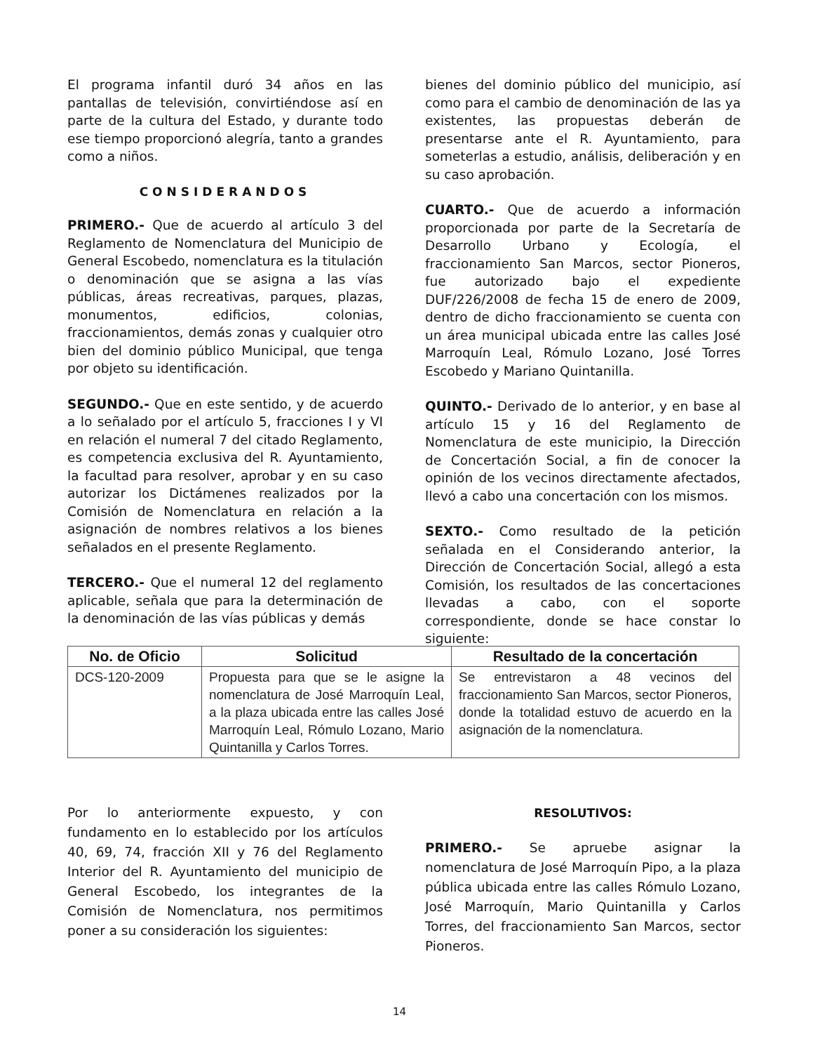El programa infantil duró 34 años en las pantallas de televisión, convirtiéndose así en parte de la cultura del Estado, y durante todo ese tiempo proporcionó alegría, tanto a grandes como a niños.
CONSIDERANDOS
PRIMERO.- Que de acuerdo al artículo 3 del Reglamento de Nomenclatura del Municipio de General Escobedo, nomenclatura es la titulación o denominación que se asigna a las vías públicas, áreas recreativas, parques, plazas, monumentos, edificios, colonias, fraccionamientos, demás zonas y cualquier otro bien del dominio público Municipal, que tenga por objeto su identificación.
SEGUNDO.- Que en este sentido, y de acuerdo a lo señalado por el artículo 5, fracciones I y VI en relación el numeral 7 del citado Reglamento, es competencia exclusiva del R. Ayuntamiento, la facultad para resolver, aprobar y en su caso autorizar los Dictámenes realizados por la Comisión de Nomenclatura en relación a la asignación de nombres relativos a los bienes señalados en el presente Reglamento.
TERCERO.- Que el numeral 12 del reglamento aplicable, señala que para la determinación de la denominación de las vías públicas y demás
bienes del dominio público del municipio, así como para el cambio de denominación de las ya existentes, las propuestas deberán de presentarse ante el R. Ayuntamiento, para someterlas a estudio, análisis, deliberación y en su caso aprobación.
CUARTO.- Que de acuerdo a información proporcionada por parte de la Secretaría de Desarrollo Urbano y Ecología, el fraccionamiento San Marcos, sector Pioneros, fue autorizado bajo el expediente DUF/226/2008 de fecha 15 de enero de 2009, dentro de dicho fraccionamiento se cuenta con un área municipal ubicada entre las calles José Marroquín Leal, Rómulo Lozano, José Torres Escobedo y Mariano Quintanilla.
QUINTO.- Derivado de lo anterior, y en base al artículo 15 y 16 del Reglamento de Nomenclatura de este municipio, la Dirección de Concertación Social, a fin de conocer la opinión de los vecinos directamente afectados, llevó a cabo una concertación con los mismos.
SEXTO.- Como resultado de la petición señalada en el Considerando anterior, la Dirección de Concertación Social, allegó a esta Comisión, los resultados de las concertaciones llevadas a cabo, con el soporte correspondiente, donde se hace constar lo siguiente:
| No. de Oficio | Solicitud | Resultado de la concertación |
| --- | --- | --- |
| DCS-120-2009 | Propuesta para que se le asigne la nomenclatura de José Marroquín Leal, a la plaza ubicada entre las calles José Marroquín Leal, Rómulo Lozano, Mario Quintanilla y Carlos Torres. | Se entrevistaron a 48 vecinos del fraccionamiento San Marcos, sector Pioneros, donde la totalidad estuvo de acuerdo en la asignación de la nomenclatura. |
Por lo anteriormente expuesto, y con fundamento en lo establecido por los artículos 40, 69, 74, fracción XII y 76 del Reglamento Interior del R. Ayuntamiento del municipio de General Escobedo, los integrantes de la Comisión de Nomenclatura, nos permitimos poner a su consideración los siguientes:
RESOLUTIVOS:
PRIMERO.- Se apruebe asignar la nomenclatura de José Marroquín Pipo, a la plaza pública ubicada entre las calles Rómulo Lozano, José Marroquín, Mario Quintanilla y Carlos Torres, del fraccionamiento San Marcos, sector Pioneros.
14